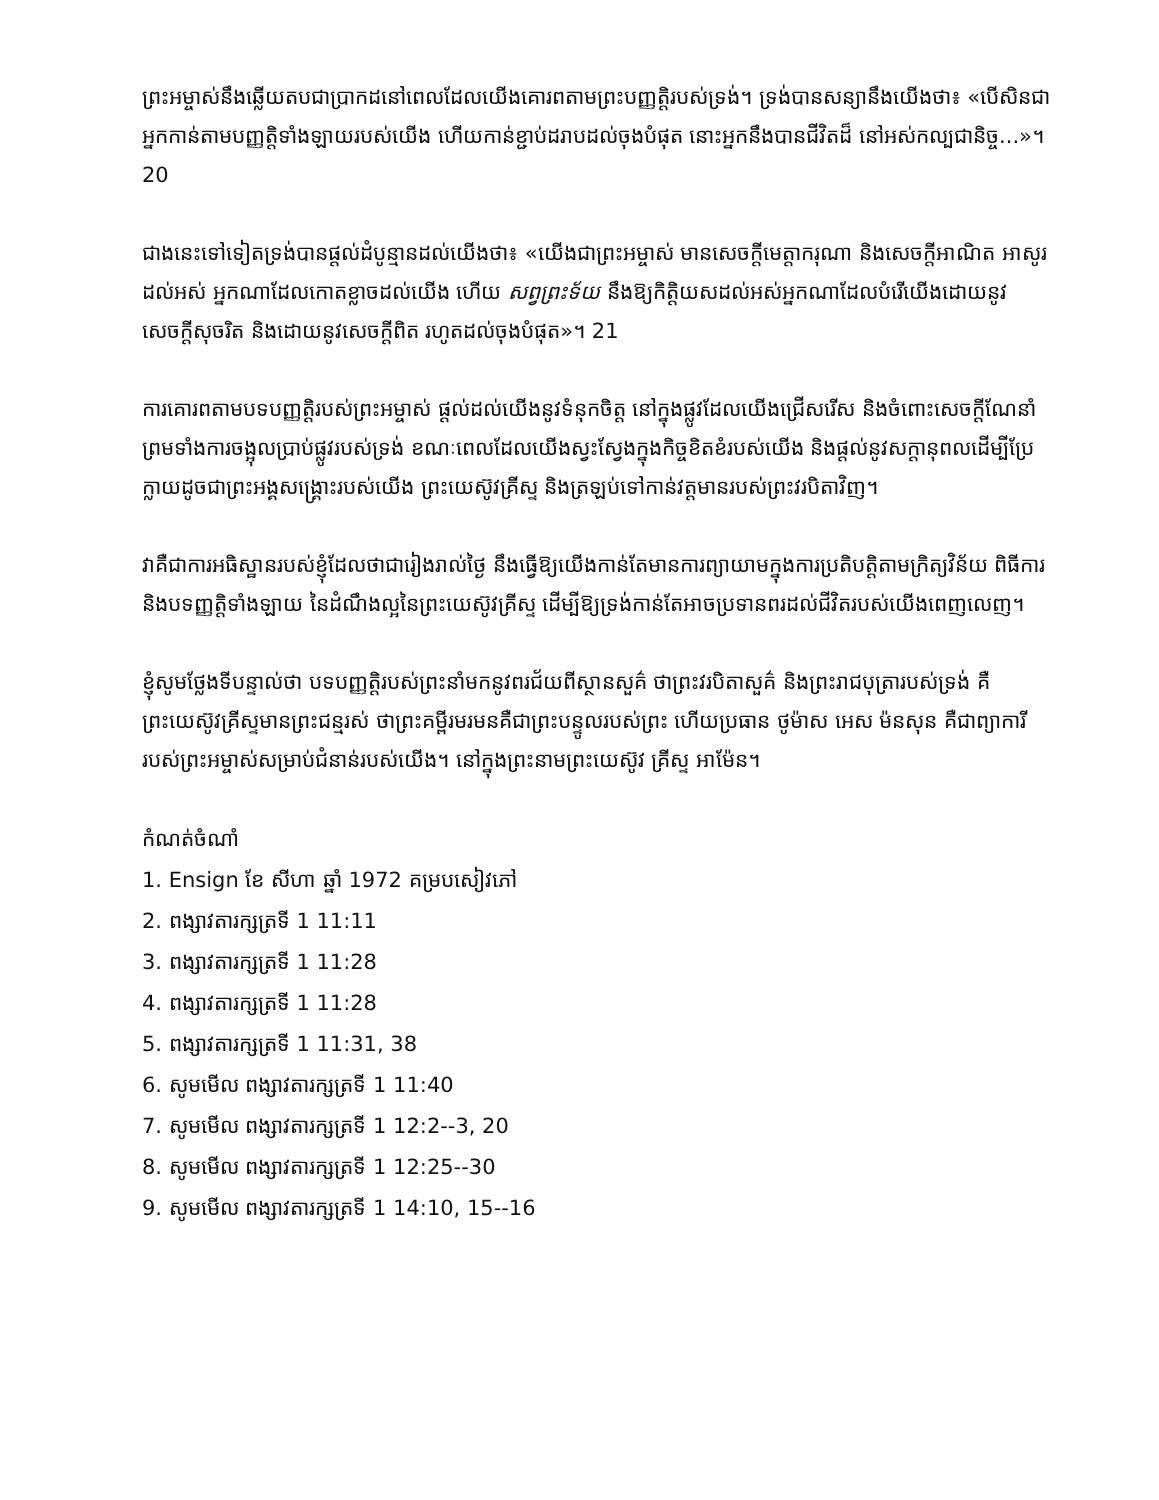ព្រះអម្ចាស់នឹងឆ្លើយតបជាប្រាកដនៅពេលដែលយើងគោរពតាមព្រះបញ្ញត្តិរបស់ទ្រង់។ ទ្រង់បានសន្យានឹងយើងថា៖ «បើសិនជាអ្នកកាន់តាមបញ្ញត្តិទាំងឡាយរបស់យើង ហើយកាន់ខ្ជាប់ដរាបដល់ចុងបំផុត នោះអ្នកនឹងបានជីវិតដ៏ នៅអស់កល្បជានិច្ច...»។ 20
ជាងនេះទៅទៀតទ្រង់បានផ្តល់ដំបូន្មានដល់យើងថា៖ «យើងជាព្រះអម្ចាស់ មានសេចក្តីមេត្តាករុណា និងសេចក្តីអាណិត អាសូរដល់អស់ អ្នកណាដែលកោតខ្លាចដល់យើង ហើយ សព្វព្រះទ័យ នឹងឱ្យកិត្តិយសដល់អស់អ្នកណាដែលបំរើយើងដោយនូវសេចក្តីសុចរិត និងដោយនូវសេចក្តីពិត រហូតដល់ចុងបំផុត»។ 21
ការគោរពតាមបទបញ្ញត្តិរបស់ព្រះអម្ចាស់ ផ្តល់ដល់យើងនូវទំនុកចិត្ត នៅក្នុងផ្លូវដែលយើងជ្រើសរើស និងចំពោះសេចក្តីណែនាំ ព្រមទាំងការចង្អុលប្រាប់ផ្លូវរបស់ទ្រង់ ខណៈពេលដែលយើងស្វះស្វែងក្នុងកិច្ចខិតខំរបស់យើង និងផ្តល់នូវសក្តានុពលដើម្បីប្រែក្លាយដូចជាព្រះអង្គសង្គ្រោះរបស់យើង ព្រះយេស៊ូវគ្រីស្ទ និងត្រឡប់ទៅកាន់វត្តមានរបស់ព្រះវរបិតាវិញ។
វាគឺជាការអធិស្ឋានរបស់ខ្ញុំដែលថាជារៀងរាល់ថ្ងៃ នឹងធ្វើឱ្យយើងកាន់តែមានការព្យាយាមក្នុងការប្រតិបត្តិតាមក្រិត្យវិន័យ ពិធីការ និងបទញ្ញត្តិទាំងឡាយ នៃដំណឹងល្អនៃព្រះយេស៊ូវគ្រីស្ទ ដើម្បីឱ្យទ្រង់កាន់តែអាចប្រទានពរដល់ជីវិតរបស់យើងពេញលេញ។
ខ្ញុំសូមថ្លែងទីបន្ទាល់ថា បទបញ្ញត្តិរបស់ព្រះនាំមកនូវពរជ័យពីស្ថានសួគ៌ ថាព្រះវរបិតាសួគ៌ និងព្រះរាជបុត្រារបស់ទ្រង់ គឺព្រះយេស៊ូវគ្រីស្ទមានព្រះជន្មរស់ ថាព្រះគម្ពីរមរមនគឺជាព្រះបន្ទូលរបស់ព្រះ ហើយប្រធាន ថូម៉ាស អេស ម៉នសុន គឺជាព្យាការីរបស់ព្រះអម្ចាស់សម្រាប់ជំនាន់របស់យើង។ នៅក្នុងព្រះនាមព្រះយេស៊ូវ គ្រីស្ទ អាម៉ែន។
កំណត់ចំណាំ
1. Ensign ខែ សីហា ឆ្នាំ 1972 គម្របសៀវភៅ
2. ពង្សាវតារក្សត្រទី 1 11:11
3. ពង្សាវតារក្សត្រទី 1 11:28
4. ពង្សាវតារក្សត្រទី 1 11:28
5. ពង្សាវតារក្សត្រទី 1 11:31, 38
6. សូមមើល ពង្សាវតារក្សត្រទី 1 11:40
7. សូមមើល ពង្សាវតារក្សត្រទី 1 12:2--3, 20
8. សូមមើល ពង្សាវតារក្សត្រទី 1 12:25--30
9. សូមមើល ពង្សាវតារក្សត្រទី 1 14:10, 15--16